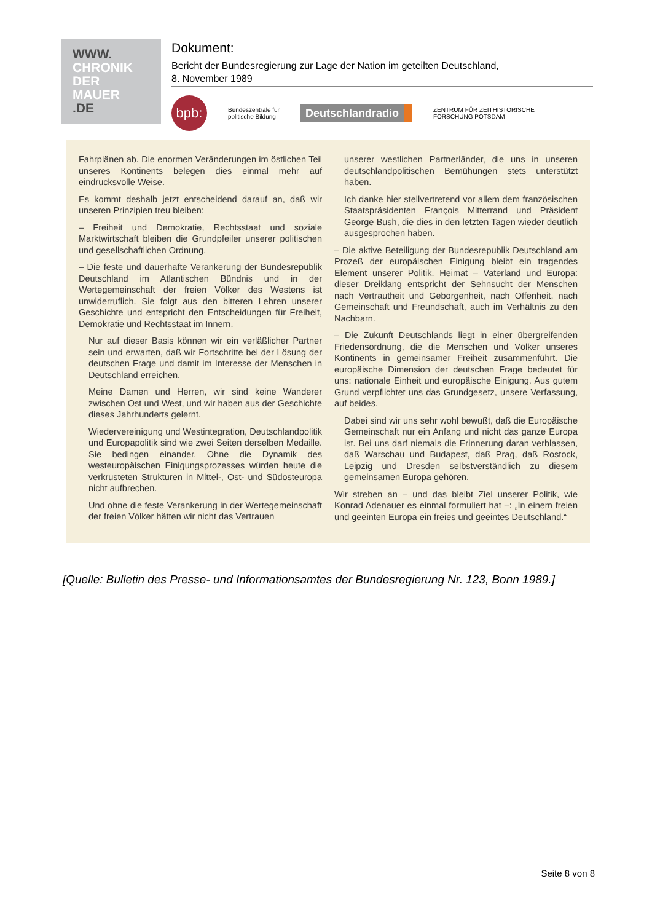WWW.
CHRONIK
DER
MAUER
.DE
Dokument:
Bericht der Bundesregierung zur Lage der Nation im geteilten Deutschland,
8. November 1989
bpb:
Bundeszentrale für
politische Bildung
Deutschlandradio
ZENTRUM FÜR ZEITHISTORISCHE
FORSCHUNG POTSDAM
Fahrplänen ab. Die enormen Veränderungen im östlichen Teil unseres Kontinents belegen dies einmal mehr auf eindrucksvolle Weise.
Es kommt deshalb jetzt entscheidend darauf an, daß wir unseren Prinzipien treu bleiben:
– Freiheit und Demokratie, Rechtsstaat und soziale Marktwirtschaft bleiben die Grundpfeiler unserer politischen und gesellschaftlichen Ordnung.
– Die feste und dauerhafte Verankerung der Bundesrepublik Deutschland im Atlantischen Bündnis und in der Wertegemeinschaft der freien Völker des Westens ist unwiderruflich. Sie folgt aus den bitteren Lehren unserer Geschichte und entspricht den Entscheidungen für Freiheit, Demokratie und Rechtsstaat im Innern.
Nur auf dieser Basis können wir ein verläßlicher Partner sein und erwarten, daß wir Fortschritte bei der Lösung der deutschen Frage und damit im Interesse der Menschen in Deutschland erreichen.
Meine Damen und Herren, wir sind keine Wanderer zwischen Ost und West, und wir haben aus der Geschichte dieses Jahrhunderts gelernt.
Wiedervereinigung und Westintegration, Deutschlandpolitik und Europapolitik sind wie zwei Seiten derselben Medaille. Sie bedingen einander. Ohne die Dynamik des westeuropäischen Einigungsprozesses würden heute die verkrusteten Strukturen in Mittel-, Ost- und Südosteuropa nicht aufbrechen.
Und ohne die feste Verankerung in der Wertegemeinschaft der freien Völker hätten wir nicht das Vertrauen
unserer westlichen Partnerländer, die uns in unseren deutschlandpolitischen Bemühungen stets unterstützt haben.
Ich danke hier stellvertretend vor allem dem französischen Staatspräsidenten François Mitterrand und Präsident George Bush, die dies in den letzten Tagen wieder deutlich ausgesprochen haben.
– Die aktive Beteiligung der Bundesrepublik Deutschland am Prozeß der europäischen Einigung bleibt ein tragendes Element unserer Politik. Heimat – Vaterland und Europa: dieser Dreiklang entspricht der Sehnsucht der Menschen nach Vertrautheit und Geborgenheit, nach Offenheit, nach Gemeinschaft und Freundschaft, auch im Verhältnis zu den Nachbarn.
– Die Zukunft Deutschlands liegt in einer übergreifenden Friedensordnung, die die Menschen und Völker unseres Kontinents in gemeinsamer Freiheit zusammenführt. Die europäische Dimension der deutschen Frage bedeutet für uns: nationale Einheit und europäische Einigung. Aus gutem Grund verpflichtet uns das Grundgesetz, unsere Verfassung, auf beides.
Dabei sind wir uns sehr wohl bewußt, daß die Europäische Gemeinschaft nur ein Anfang und nicht das ganze Europa ist. Bei uns darf niemals die Erinnerung daran verblassen, daß Warschau und Budapest, daß Prag, daß Rostock, Leipzig und Dresden selbstverständlich zu diesem gemeinsamen Europa gehören.
Wir streben an – und das bleibt Ziel unserer Politik, wie Konrad Adenauer es einmal formuliert hat –: „In einem freien und geeinten Europa ein freies und geeintes Deutschland.“
[Quelle: Bulletin des Presse- und Informationsamtes der Bundesregierung Nr. 123, Bonn 1989.]
Seite 8 von 8